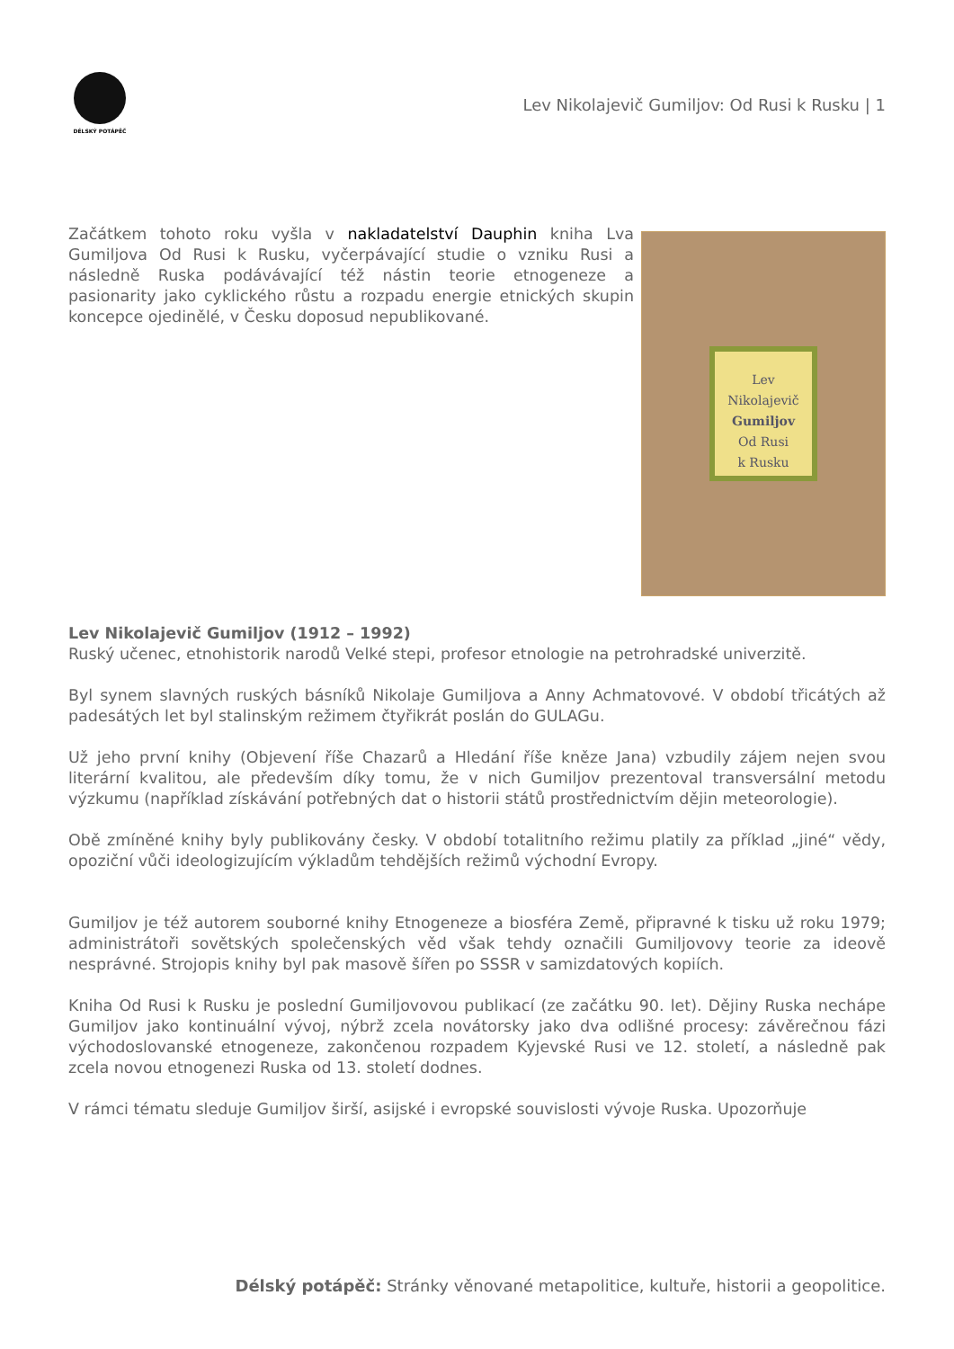DÉLSKÝ POTÁPĚČ
Lev Nikolajevič Gumiljov: Od Rusi k Rusku | 1
Lev Nikolajevič
Gumiljov
Od Rusi
k Rusku
Začátkem tohoto roku vyšla v nakladatelství Dauphin kniha Lva Gumiljova Od Rusi k Rusku, vyčerpávající studie o vzniku Rusi a následně Ruska podávávající též nástin teorie etnogeneze a pasionarity jako cyklického růstu a rozpadu energie etnických skupin koncepce ojedinělé, v Česku doposud nepublikované.
Lev Nikolajevič Gumiljov (1912 – 1992)
Ruský učenec, etnohistorik narodů Velké stepi, profesor etnologie na petrohradské univerzitě.
Byl synem slavných ruských básníků Nikolaje Gumiljova a Anny Achmatovové. V období třicátých až padesátých let byl stalinským režimem čtyřikrát poslán do GULAGu.
Už jeho první knihy (Objevení říše Chazarů a Hledání říše kněze Jana) vzbudily zájem nejen svou literární kvalitou, ale především díky tomu, že v nich Gumiljov prezentoval transversální metodu výzkumu (například získávání potřebných dat o historii států prostřednictvím dějin meteorologie).
Obě zmíněné knihy byly publikovány česky. V období totalitního režimu platily za příklad „jiné“ vědy, opoziční vůči ideologizujícím výkladům tehdějších režimů východní Evropy.
Gumiljov je též autorem souborné knihy Etnogeneze a biosféra Země, připravné k tisku už roku 1979; administrátoři sovětských společenských věd však tehdy označili Gumiljovovy teorie za ideově nesprávné. Strojopis knihy byl pak masově šířen po SSSR v samizdatových kopiích.
Kniha Od Rusi k Rusku je poslední Gumiljovovou publikací (ze začátku 90. let). Dějiny Ruska nechápe Gumiljov jako kontinuální vývoj, nýbrž zcela novátorsky jako dva odlišné procesy: závěrečnou fázi východoslovanské etnogeneze, zakončenou rozpadem Kyjevské Rusi ve 12. století, a následně pak zcela novou etnogenezi Ruska od 13. století dodnes.
V rámci tématu sleduje Gumiljov širší, asijské i evropské souvislosti vývoje Ruska. Upozorňuje
Délský potápěč: Stránky věnované metapolitice, kultuře, historii a geopolitice.